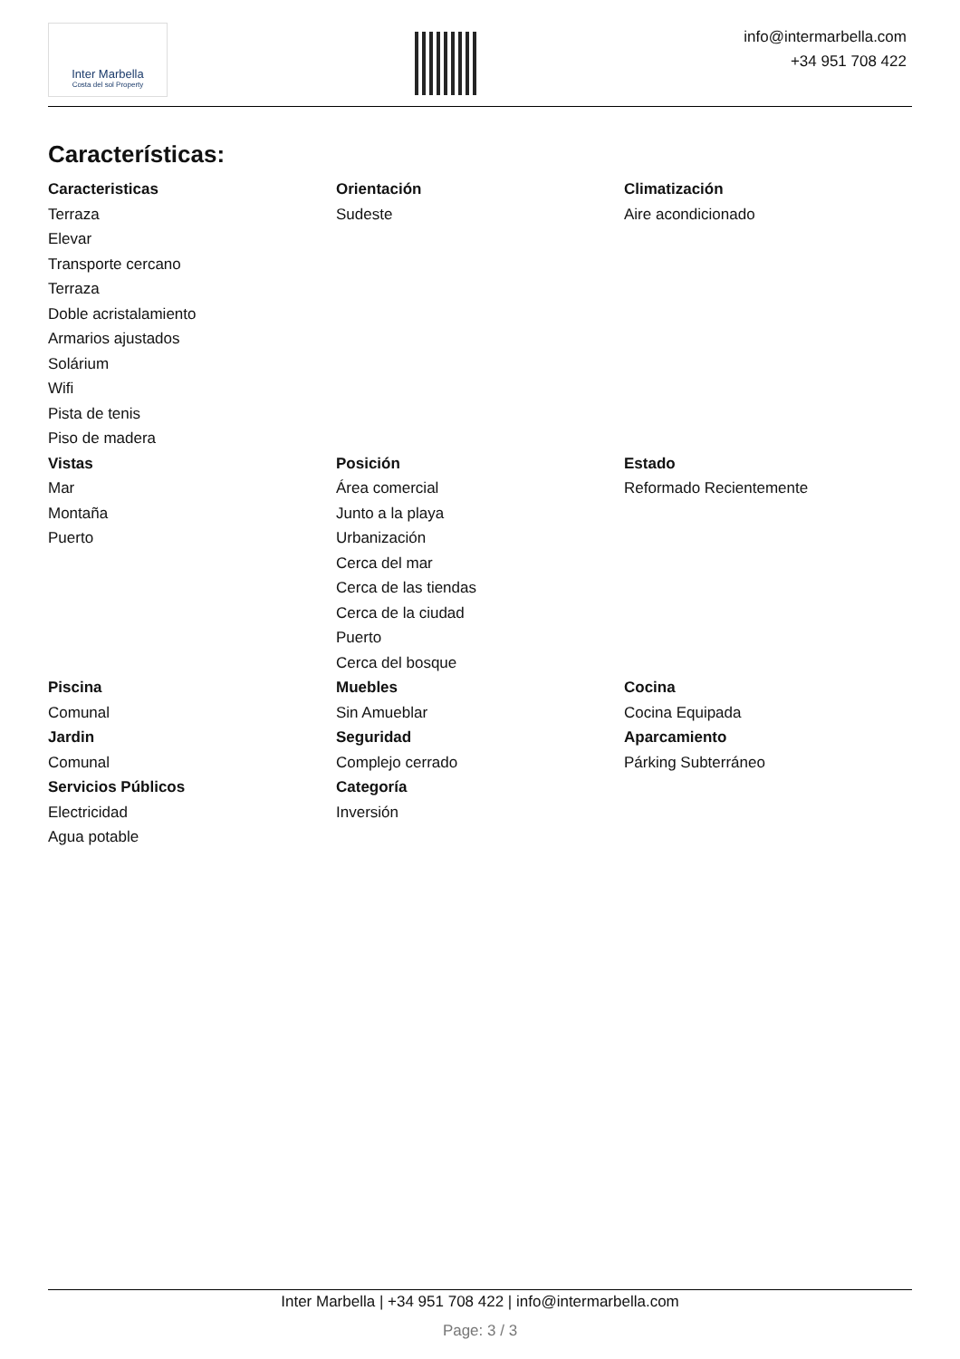Inter Marbella
Costa del sol Property
info@intermarbella.com
+34 951 708 422
Características:
Caracteristicas
Terraza
Elevar
Transporte cercano
Terraza
Doble acristalamiento
Armarios ajustados
Solárium
Wifi
Pista de tenis
Piso de madera
Orientación
Sudeste
Climatización
Aire acondicionado
Vistas
Mar
Montaña
Puerto
Posición
Área comercial
Junto a la playa
Urbanización
Cerca del mar
Cerca de las tiendas
Cerca de la ciudad
Puerto
Cerca del bosque
Estado
Reformado Recientemente
Piscina
Comunal
Jardin
Comunal
Servicios Públicos
Electricidad
Agua potable
Muebles
Sin Amueblar
Seguridad
Complejo cerrado
Categoría
Inversión
Cocina
Cocina Equipada
Aparcamiento
Párking Subterráneo
Inter Marbella | +34 951 708 422 | info@intermarbella.com
Page: 3 / 3